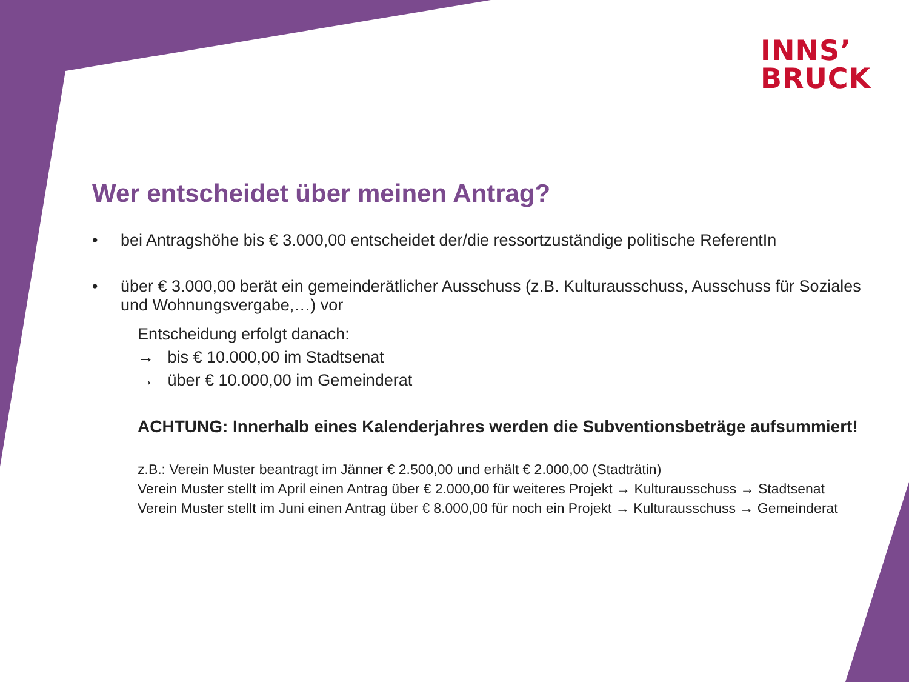INNS’
BRUCK
Wer entscheidet über meinen Antrag?
• bei Antragshöhe bis € 3.000,00 entscheidet der/die ressortzuständige politische ReferentIn
• über € 3.000,00 berät ein gemeinderätlicher Ausschuss (z.B. Kulturausschuss, Ausschuss für Soziales und Wohnungsvergabe,…) vor
Entscheidung erfolgt danach:
→ bis € 10.000,00 im Stadtsenat
→ über € 10.000,00 im Gemeinderat
ACHTUNG: Innerhalb eines Kalenderjahres werden die Subventionsbeträge aufsummiert!
z.B.: Verein Muster beantragt im Jänner € 2.500,00 und erhält € 2.000,00 (Stadträtin)
Verein Muster stellt im April einen Antrag über € 2.000,00 für weiteres Projekt → Kulturausschuss → Stadtsenat
Verein Muster stellt im Juni einen Antrag über € 8.000,00 für noch ein Projekt → Kulturausschuss → Gemeinderat